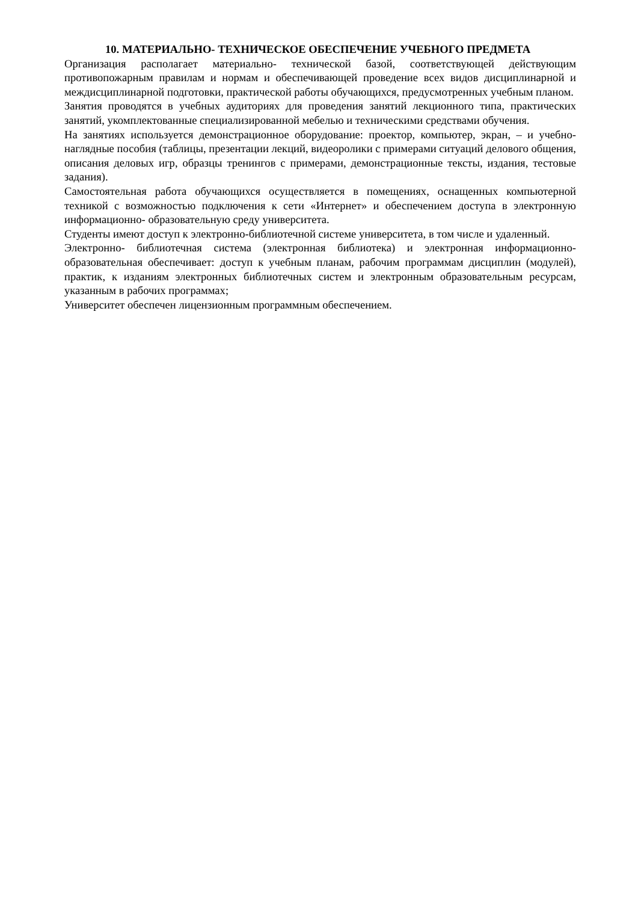10. МАТЕРИАЛЬНО- ТЕХНИЧЕСКОЕ ОБЕСПЕЧЕНИЕ УЧЕБНОГО ПРЕДМЕТА
Организация располагает материально- технической базой, соответствующей действующим противопожарным правилам и нормам и обеспечивающей проведение всех видов дисциплинарной и междисциплинарной подготовки, практической работы обучающихся, предусмотренных учебным планом.
Занятия проводятся в учебных аудиториях для проведения занятий лекционного типа, практических занятий, укомплектованные специализированной мебелью и техническими средствами обучения.
На занятиях используется демонстрационное оборудование: проектор, компьютер, экран, – и учебно- наглядные пособия (таблицы, презентации лекций, видеоролики с примерами ситуаций делового общения, описания деловых игр, образцы тренингов с примерами, демонстрационные тексты, издания, тестовые задания).
Самостоятельная работа обучающихся осуществляется в помещениях, оснащенных компьютерной техникой с возможностью подключения к сети «Интернет» и обеспечением доступа в электронную информационно- образовательную среду университета.
Студенты имеют доступ к электронно-библиотечной системе университета, в том числе и удаленный.
Электронно- библиотечная система (электронная библиотека) и электронная информационно- образовательная обеспечивает: доступ к учебным планам, рабочим программам дисциплин (модулей), практик, к изданиям электронных библиотечных систем и электронным образовательным ресурсам, указанным в рабочих программах;
Университет обеспечен лицензионным программным обеспечением.